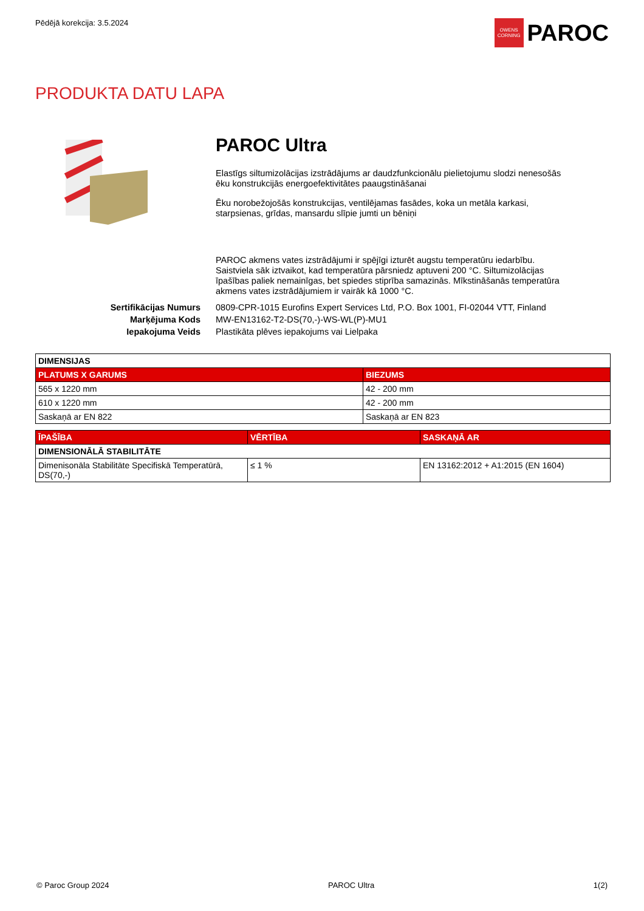Pēdējā korekcija: 3.5.2024
OWENS CORNING
PAROC
PRODUKTA DATU LAPA
PAROC Ultra
Elastīgs siltumizolācijas izstrādājums ar daudzfunkcionālu pielietojumu slodzi nenesošās ēku konstrukcijās energoefektivitātes paaugstināšanai
Ēku norobežojošās konstrukcijas, ventilējamas fasādes, koka un metāla karkasi, starpsienas, grīdas, mansardu slīpie jumti un bēniņi
PAROC akmens vates izstrādājumi ir spējīgi izturēt augstu temperatūru iedarbību. Saistviela sāk iztvaikot, kad temperatūra pārsniedz aptuveni 200 °C. Siltumizolācijas īpašības paliek nemainīgas, bet spiedes stiprība samazinās. Mīkstināšanās temperatūra akmens vates izstrādājumiem ir vairāk kā 1000 °C.
Sertifikācijas Numurs 0809-CPR-1015 Eurofins Expert Services Ltd, P.O. Box 1001, FI-02044 VTT, Finland
Marķējuma Kods MW-EN13162-T2-DS(70,-)-WS-WL(P)-MU1
Iepakojuma Veids Plastikāta plēves iepakojums vai Lielpaka
| DIMENSIJAS | |
| --- | --- |
| PLATUMS X GARUMS | BIEZUMS |
| 565 x 1220 mm | 42 - 200 mm |
| 610 x 1220 mm | 42 - 200 mm |
| Saskaņā ar EN 822 | Saskaņā ar EN 823 |
| ĪPAŠĪBA | VĒRTĪBA | SASKAŅĀ AR |
| --- | --- | --- |
| DIMENSIONĀLĀ STABILITĀTE | | |
| Dimenisonāla Stabilitāte Specifiskā Temperatūrā, DS(70,-) | ≤ 1 % | EN 13162:2012 + A1:2015 (EN 1604) |
© Paroc Group 2024 PAROC Ultra 1(2)